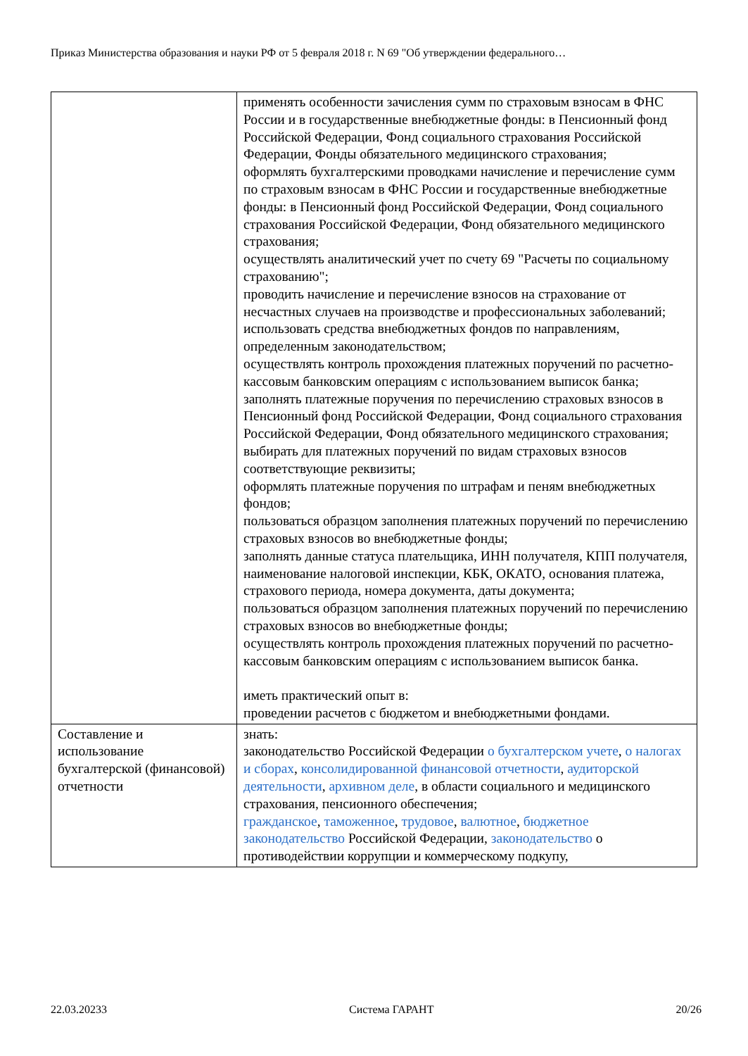Приказ Министерства образования и науки РФ от 5 февраля 2018 г. N 69 "Об утверждении федерального…
| | применять особенности зачисления сумм по страховым взносам в ФНС России и в государственные внебюджетные фонды: в Пенсионный фонд Российской Федерации, Фонд социального страхования Российской Федерации, Фонды обязательного медицинского страхования; оформлять бухгалтерскими проводками начисление и перечисление сумм по страховым взносам в ФНС России и государственные внебюджетные фонды: в Пенсионный фонд Российской Федерации, Фонд социального страхования Российской Федерации, Фонд обязательного медицинского страхования; осуществлять аналитический учет по счету 69 "Расчеты по социальному страхованию"; проводить начисление и перечисление взносов на страхование от несчастных случаев на производстве и профессиональных заболеваний; использовать средства внебюджетных фондов по направлениям, определенным законодательством; осуществлять контроль прохождения платежных поручений по расчетно-кассовым банковским операциям с использованием выписок банка; заполнять платежные поручения по перечислению страховых взносов в Пенсионный фонд Российской Федерации, Фонд социального страхования Российской Федерации, Фонд обязательного медицинского страхования; выбирать для платежных поручений по видам страховых взносов соответствующие реквизиты; оформлять платежные поручения по штрафам и пеням внебюджетных фондов; пользоваться образцом заполнения платежных поручений по перечислению страховых взносов во внебюджетные фонды; заполнять данные статуса плательщика, ИНН получателя, КПП получателя, наименование налоговой инспекции, КБК, ОКАТО, основания платежа, страхового периода, номера документа, даты документа; пользоваться образцом заполнения платежных поручений по перечислению страховых взносов во внебюджетные фонды; осуществлять контроль прохождения платежных поручений по расчетно-кассовым банковским операциям с использованием выписок банка. иметь практический опыт в: проведении расчетов с бюджетом и внебюджетными фондами. |
| Составление и использование бухгалтерской (финансовой) отчетности | знать: законодательство Российской Федерации о бухгалтерском учете , о налогах и сборах , консолидированной финансовой отчетности , аудиторской деятельности , архивном деле , в области социального и медицинского страхования, пенсионного обеспечения; гражданское , таможенное , трудовое , валютное , бюджетное законодательство Российской Федерации, законодательство о противодействии коррупции и коммерческому подкупу, |
22.03.20233 Система ГАРАНТ 20/26